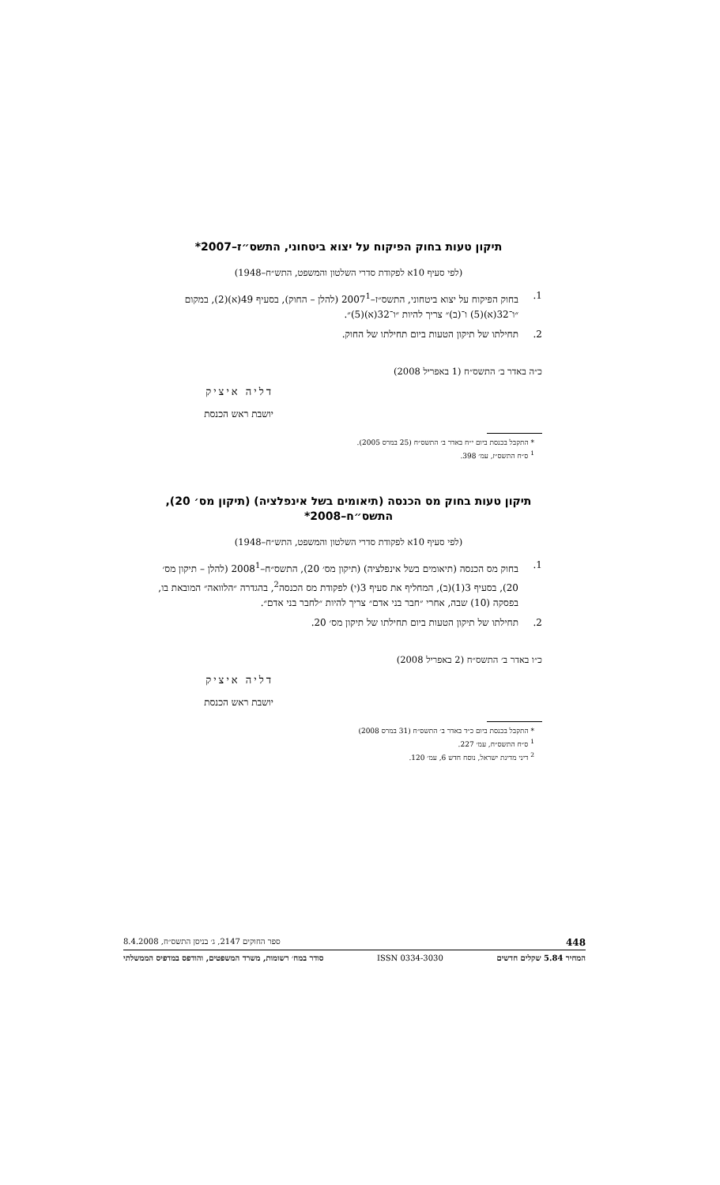תיקון טעות בחוק הפיקוח על יצוא ביטחוני, התשס״ז–2007*
(לפי סעיף 10א לפקודת סדרי השלטון והמשפט, התש״ח–1948)
1. בחוק הפיקוח על יצוא ביטחוני, התשס״ז–2007<sup>1</sup> (להלן – החוק), בסעיף 49(א)(2), במקום ״ו־32(א)(5) ו־(ב)״ צריך להיות ״ו־32(א)(5)״.
2. תחילתו של תיקון הטעות ביום תחילתו של החוק.
כ״ה באדר ב׳ התשס״ח (1 באפריל 2008)
דליה איציק
יושבת ראש הכנסת
* התקבל בכנסת ביום י״ח באדר ב׳ התשס״ח (25 במרס 2005).
<sup>1</sup> ס״ח התשס״ז, עמ׳ 398.
תיקון טעות בחוק מס הכנסה (תיאומים בשל אינפלציה) (תיקון מס׳ 20), התשס״ח–2008*
(לפי סעיף 10א לפקודת סדרי השלטון והמשפט, התש״ח–1948)
1. בחוק מס הכנסה (תיאומים בשל אינפלציה) (תיקון מס׳ 20), התשס״ח–2008<sup>1</sup> (להלן – תיקון מס׳ 20), בסעיף 3(1)(ב), המחליף את סעיף 3(י) לפקודת מס הכנסה<sup>2</sup>, בהגדרה ״הלוואה״ המובאת בו, בפסקה (10) שבה, אחרי ״חבר בני אדם״ צריך להיות ״לחבר בני אדם״.
2. תחילתו של תיקון הטעות ביום תחילתו של תיקון מס׳ 20.
כ״ו באדר ב׳ התשס״ח (2 באפריל 2008)
דליה איציק
יושבת ראש הכנסת
* התקבל בכנסת ביום כ״ד באדר ב׳ התשס״ח (31 במרס 2008)
<sup>1</sup> ס״ח התשס״ח, עמ׳ 227.
<sup>2</sup> דיני מדינת ישראל, נוסח חדש 6, עמ׳ 120.
448 ספר החוקים 2147, ג׳ בניסן התשס״ח, 8.4.2008
המחיר 5.84 שקלים חדשים ISSN 0334-3030 סודר במח׳ רשומות, משרד המשפטים, והודפס במדפיס הממשלתי